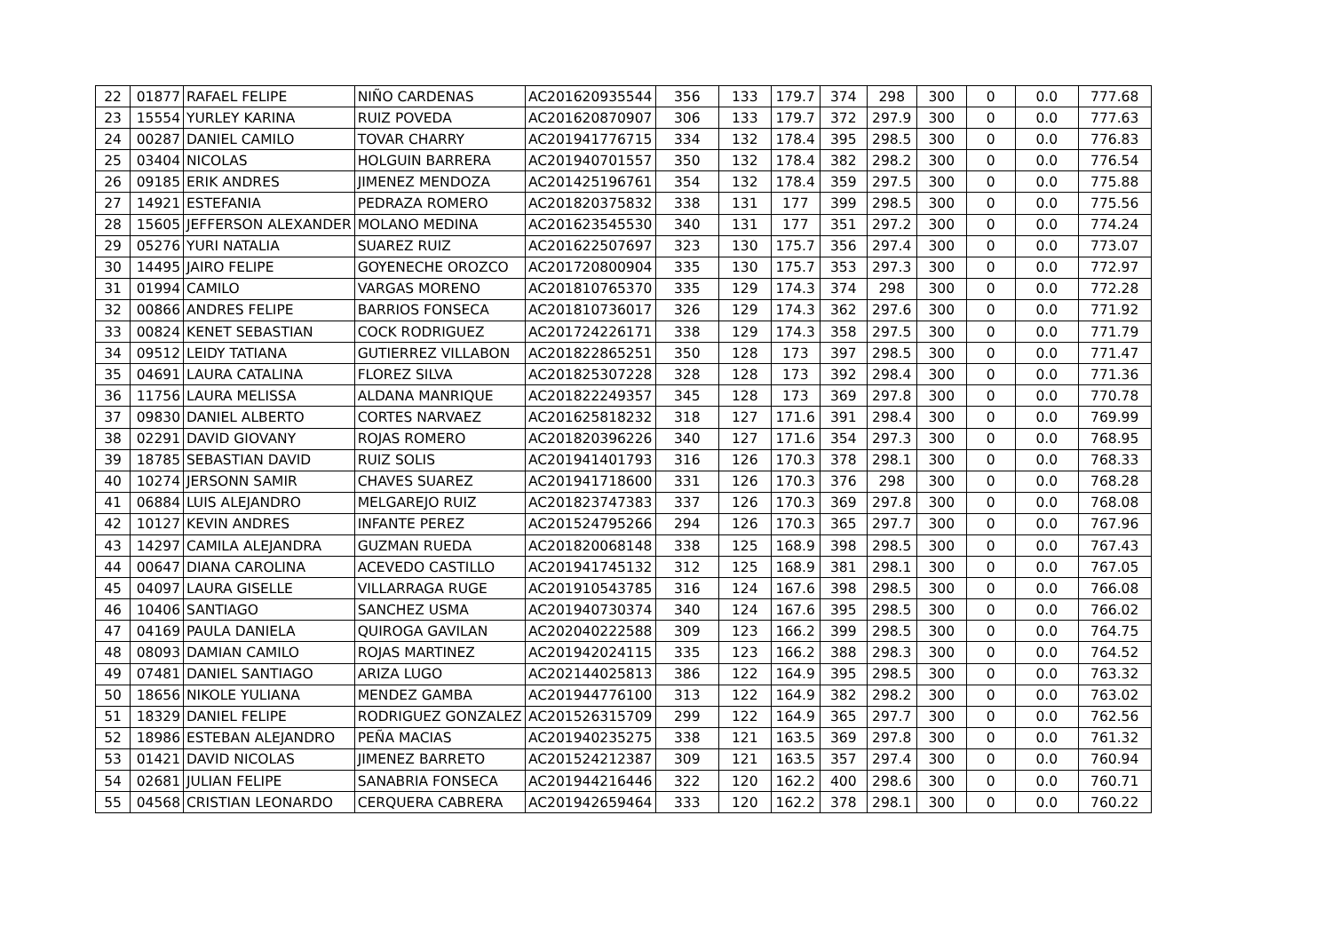| 22 | 01877 | RAFAEL FELIPE | NIÑO CARDENAS | AC201620935544 | 356 | 133 | 179.7 | 374 | 298 | 300 | 0 | 0.0 | 777.68 |
| 23 | 15554 | YURLEY KARINA | RUIZ POVEDA | AC201620870907 | 306 | 133 | 179.7 | 372 | 297.9 | 300 | 0 | 0.0 | 777.63 |
| 24 | 00287 | DANIEL CAMILO | TOVAR CHARRY | AC201941776715 | 334 | 132 | 178.4 | 395 | 298.5 | 300 | 0 | 0.0 | 776.83 |
| 25 | 03404 | NICOLAS | HOLGUIN BARRERA | AC201940701557 | 350 | 132 | 178.4 | 382 | 298.2 | 300 | 0 | 0.0 | 776.54 |
| 26 | 09185 | ERIK ANDRES | JIMENEZ MENDOZA | AC201425196761 | 354 | 132 | 178.4 | 359 | 297.5 | 300 | 0 | 0.0 | 775.88 |
| 27 | 14921 | ESTEFANIA | PEDRAZA ROMERO | AC201820375832 | 338 | 131 | 177 | 399 | 298.5 | 300 | 0 | 0.0 | 775.56 |
| 28 | 15605 | JEFFERSON ALEXANDER | MOLANO MEDINA | AC201623545530 | 340 | 131 | 177 | 351 | 297.2 | 300 | 0 | 0.0 | 774.24 |
| 29 | 05276 | YURI NATALIA | SUAREZ RUIZ | AC201622507697 | 323 | 130 | 175.7 | 356 | 297.4 | 300 | 0 | 0.0 | 773.07 |
| 30 | 14495 | JAIRO FELIPE | GOYENECHE OROZCO | AC201720800904 | 335 | 130 | 175.7 | 353 | 297.3 | 300 | 0 | 0.0 | 772.97 |
| 31 | 01994 | CAMILO | VARGAS MORENO | AC201810765370 | 335 | 129 | 174.3 | 374 | 298 | 300 | 0 | 0.0 | 772.28 |
| 32 | 00866 | ANDRES FELIPE | BARRIOS FONSECA | AC201810736017 | 326 | 129 | 174.3 | 362 | 297.6 | 300 | 0 | 0.0 | 771.92 |
| 33 | 00824 | KENET SEBASTIAN | COCK RODRIGUEZ | AC201724226171 | 338 | 129 | 174.3 | 358 | 297.5 | 300 | 0 | 0.0 | 771.79 |
| 34 | 09512 | LEIDY TATIANA | GUTIERREZ VILLABON | AC201822865251 | 350 | 128 | 173 | 397 | 298.5 | 300 | 0 | 0.0 | 771.47 |
| 35 | 04691 | LAURA CATALINA | FLOREZ SILVA | AC201825307228 | 328 | 128 | 173 | 392 | 298.4 | 300 | 0 | 0.0 | 771.36 |
| 36 | 11756 | LAURA MELISSA | ALDANA MANRIQUE | AC201822249357 | 345 | 128 | 173 | 369 | 297.8 | 300 | 0 | 0.0 | 770.78 |
| 37 | 09830 | DANIEL ALBERTO | CORTES NARVAEZ | AC201625818232 | 318 | 127 | 171.6 | 391 | 298.4 | 300 | 0 | 0.0 | 769.99 |
| 38 | 02291 | DAVID GIOVANY | ROJAS ROMERO | AC201820396226 | 340 | 127 | 171.6 | 354 | 297.3 | 300 | 0 | 0.0 | 768.95 |
| 39 | 18785 | SEBASTIAN DAVID | RUIZ SOLIS | AC201941401793 | 316 | 126 | 170.3 | 378 | 298.1 | 300 | 0 | 0.0 | 768.33 |
| 40 | 10274 | JERSONN SAMIR | CHAVES SUAREZ | AC201941718600 | 331 | 126 | 170.3 | 376 | 298 | 300 | 0 | 0.0 | 768.28 |
| 41 | 06884 | LUIS ALEJANDRO | MELGAREJO RUIZ | AC201823747383 | 337 | 126 | 170.3 | 369 | 297.8 | 300 | 0 | 0.0 | 768.08 |
| 42 | 10127 | KEVIN ANDRES | INFANTE PEREZ | AC201524795266 | 294 | 126 | 170.3 | 365 | 297.7 | 300 | 0 | 0.0 | 767.96 |
| 43 | 14297 | CAMILA ALEJANDRA | GUZMAN RUEDA | AC201820068148 | 338 | 125 | 168.9 | 398 | 298.5 | 300 | 0 | 0.0 | 767.43 |
| 44 | 00647 | DIANA CAROLINA | ACEVEDO CASTILLO | AC201941745132 | 312 | 125 | 168.9 | 381 | 298.1 | 300 | 0 | 0.0 | 767.05 |
| 45 | 04097 | LAURA GISELLE | VILLARRAGA RUGE | AC201910543785 | 316 | 124 | 167.6 | 398 | 298.5 | 300 | 0 | 0.0 | 766.08 |
| 46 | 10406 | SANTIAGO | SANCHEZ USMA | AC201940730374 | 340 | 124 | 167.6 | 395 | 298.5 | 300 | 0 | 0.0 | 766.02 |
| 47 | 04169 | PAULA DANIELA | QUIROGA GAVILAN | AC202040222588 | 309 | 123 | 166.2 | 399 | 298.5 | 300 | 0 | 0.0 | 764.75 |
| 48 | 08093 | DAMIAN CAMILO | ROJAS MARTINEZ | AC201942024115 | 335 | 123 | 166.2 | 388 | 298.3 | 300 | 0 | 0.0 | 764.52 |
| 49 | 07481 | DANIEL SANTIAGO | ARIZA LUGO | AC202144025813 | 386 | 122 | 164.9 | 395 | 298.5 | 300 | 0 | 0.0 | 763.32 |
| 50 | 18656 | NIKOLE YULIANA | MENDEZ GAMBA | AC201944776100 | 313 | 122 | 164.9 | 382 | 298.2 | 300 | 0 | 0.0 | 763.02 |
| 51 | 18329 | DANIEL FELIPE | RODRIGUEZ GONZALEZ | AC201526315709 | 299 | 122 | 164.9 | 365 | 297.7 | 300 | 0 | 0.0 | 762.56 |
| 52 | 18986 | ESTEBAN ALEJANDRO | PEÑA MACIAS | AC201940235275 | 338 | 121 | 163.5 | 369 | 297.8 | 300 | 0 | 0.0 | 761.32 |
| 53 | 01421 | DAVID NICOLAS | JIMENEZ BARRETO | AC201524212387 | 309 | 121 | 163.5 | 357 | 297.4 | 300 | 0 | 0.0 | 760.94 |
| 54 | 02681 | JULIAN FELIPE | SANABRIA FONSECA | AC201944216446 | 322 | 120 | 162.2 | 400 | 298.6 | 300 | 0 | 0.0 | 760.71 |
| 55 | 04568 | CRISTIAN LEONARDO | CERQUERA CABRERA | AC201942659464 | 333 | 120 | 162.2 | 378 | 298.1 | 300 | 0 | 0.0 | 760.22 |